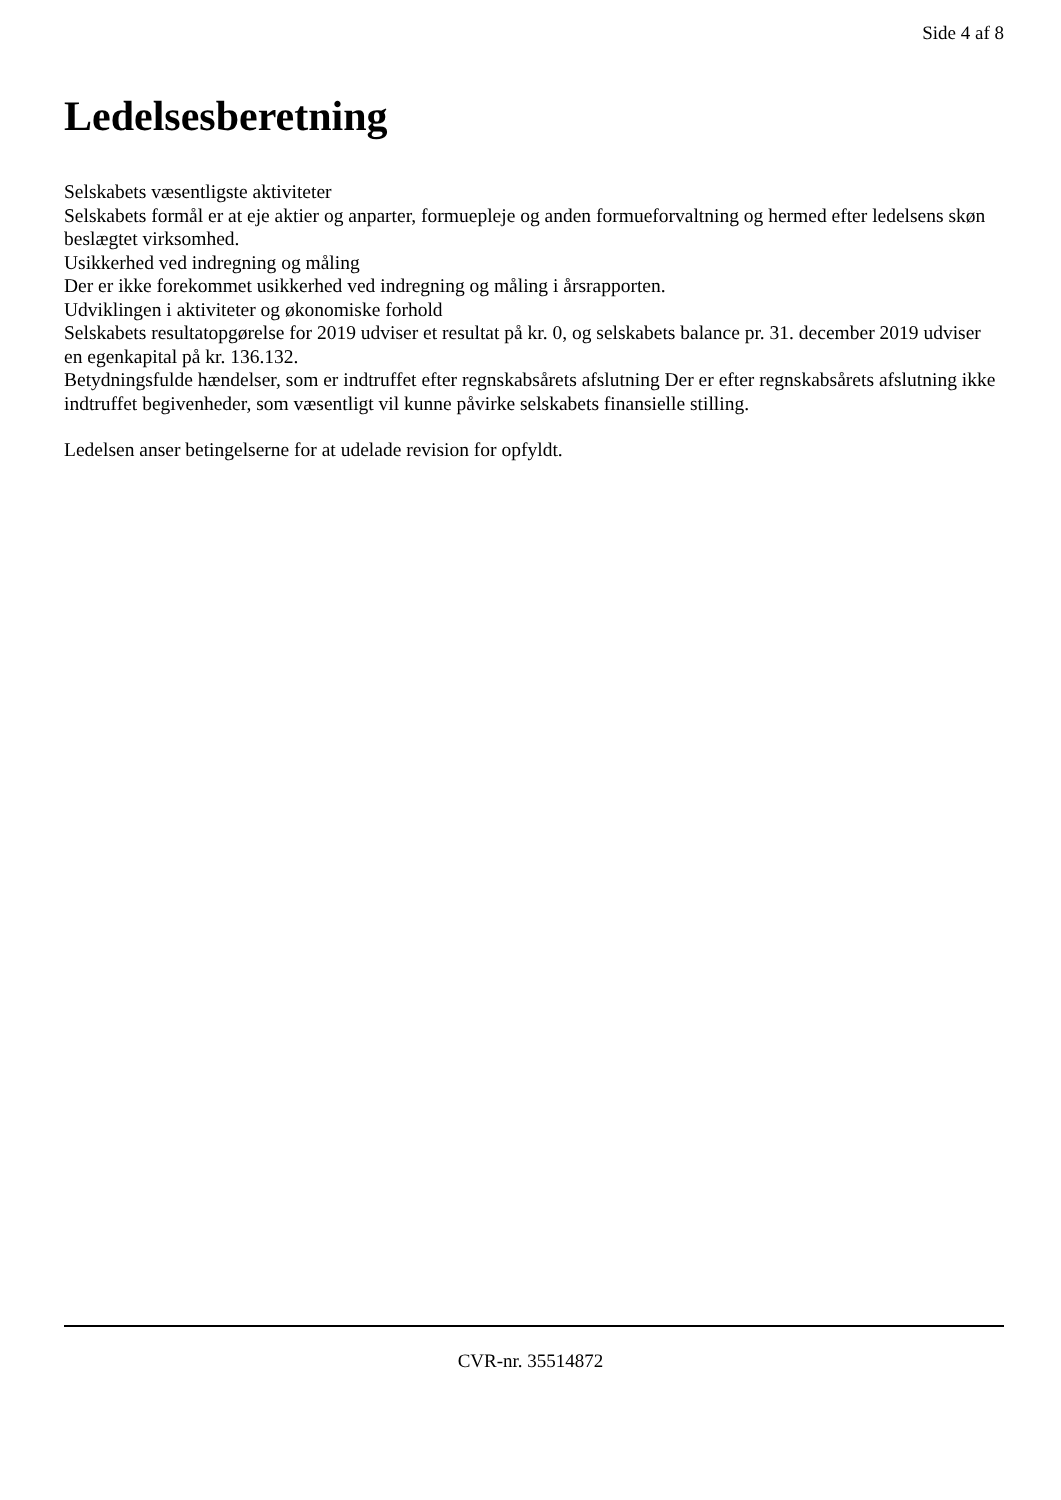Side 4 af 8
Ledelsesberetning
Selskabets væsentligste aktiviteter
Selskabets formål er at eje aktier og anparter, formuepleje og anden formueforvaltning og hermed efter ledelsens skøn beslægtet virksomhed.
Usikkerhed ved indregning og måling
Der er ikke forekommet usikkerhed ved indregning og måling i årsrapporten.
Udviklingen i aktiviteter og økonomiske forhold
Selskabets resultatopgørelse for 2019 udviser et resultat på kr. 0, og selskabets balance pr. 31. december 2019 udviser en egenkapital på kr. 136.132.
Betydningsfulde hændelser, som er indtruffet efter regnskabsårets afslutning Der er efter regnskabsårets afslutning ikke indtruffet begivenheder, som væsentligt vil kunne påvirke selskabets finansielle stilling.
Ledelsen anser betingelserne for at udelade revision for opfyldt.
CVR-nr. 35514872